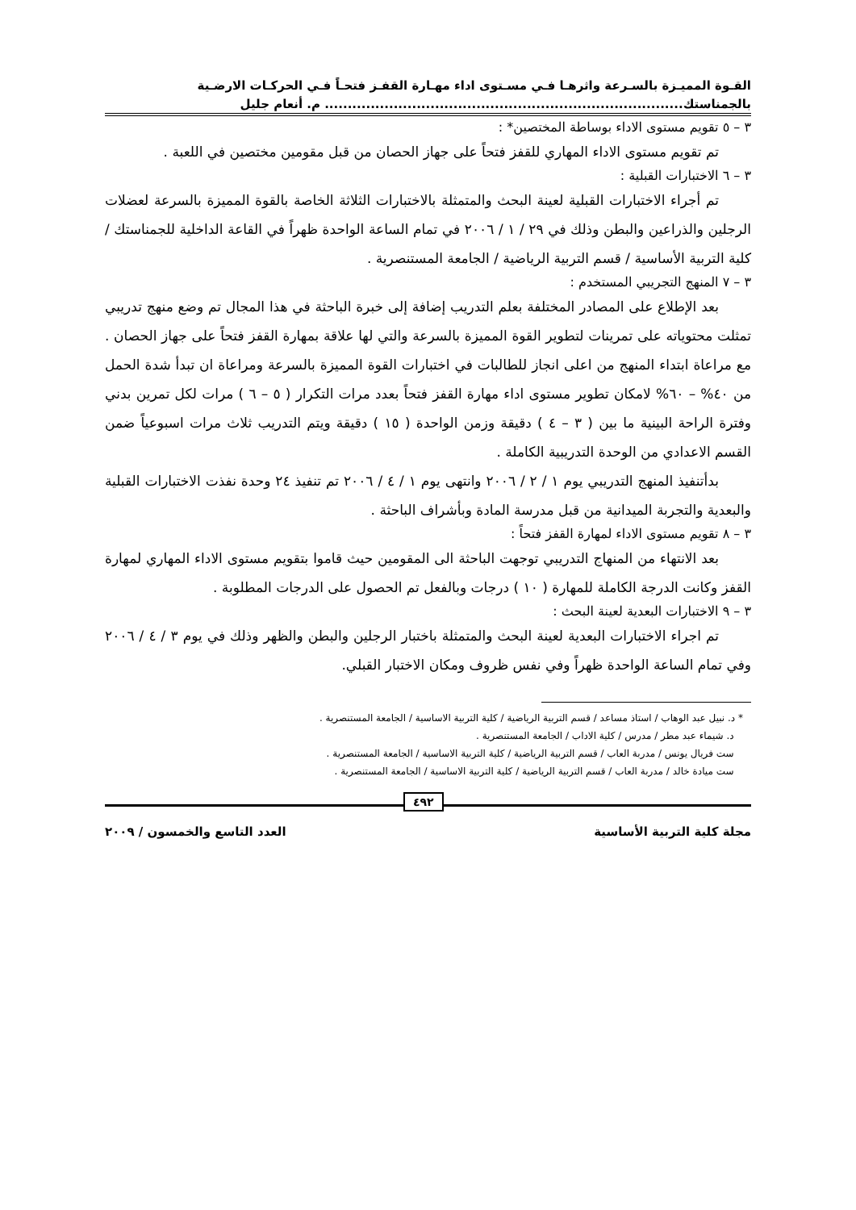القـوة المميـزة بالسـرعة واثرهـا فـي مسـتوى اداء مهـارة القفـز فتحـاً فـي الحركـات الارضـية
بالجمناستك.............................................................................. م. أنعام جليل
٣ – ٥ تقويم مستوى الاداء بوساطة المختصين* :
تم تقويم مستوى الاداء المهاري للقفز فتحاً على جهاز الحصان من قبل مقومين مختصين في اللعبة .
٣ – ٦ الاختبارات القبلية :
تم أجراء الاختبارات القبلية لعينة البحث والمتمثلة بالاختبارات الثلاثة الخاصة بالقوة المميزة بالسرعة لعضلات الرجلين والذراعين والبطن وذلك في ٢٩ / ١ / ٢٠٠٦ في تمام الساعة الواحدة ظهراً في القاعة الداخلية للجمناستك / كلية التربية الأساسية / قسم التربية الرياضية / الجامعة المستنصرية .
٣ – ٧ المنهج التجريبي المستخدم :
بعد الإطلاع على المصادر المختلفة بعلم التدريب إضافة إلى خبرة الباحثة في هذا المجال تم وضع منهج تدريبي تمثلت محتوياته على تمرينات لتطوير القوة المميزة بالسرعة والتي لها علاقة بمهارة القفز فتحاً على جهاز الحصان . مع مراعاة ابتداء المنهج من اعلى انجاز للطالبات في اختبارات القوة المميزة بالسرعة ومراعاة ان تبدأ شدة الحمل من ٤٠% – ٦٠% لامكان تطوير مستوى اداء مهارة القفز فتحاً بعدد مرات التكرار ( ٥ – ٦ ) مرات لكل تمرين بدني وفترة الراحة البينية ما بين ( ٣ – ٤ ) دقيقة وزمن الواحدة ( ١٥ ) دقيقة ويتم التدريب ثلاث مرات اسبوعياً ضمن القسم الاعدادي من الوحدة التدريبية الكاملة .
بدأتنفيذ المنهج التدريبي يوم ١ / ٢ / ٢٠٠٦ وانتهى يوم ١ / ٤ / ٢٠٠٦ تم تنفيذ ٢٤ وحدة نفذت الاختبارات القبلية والبعدية والتجربة الميدانية من قبل مدرسة المادة وبأشراف الباحثة .
٣ – ٨ تقويم مستوى الاداء لمهارة القفز فتحاً :
بعد الانتهاء من المنهاج التدريبي توجهت الباحثة الى المقومين حيث قاموا بتقويم مستوى الاداء المهاري لمهارة القفز وكانت الدرجة الكاملة للمهارة ( ١٠ ) درجات وبالفعل تم الحصول على الدرجات المطلوبة .
٣ – ٩ الاختبارات البعدية لعينة البحث :
تم اجراء الاختبارات البعدية لعينة البحث والمتمثلة باختبار الرجلين والبطن والظهر وذلك في يوم ٣ / ٤ / ٢٠٠٦ وفي تمام الساعة الواحدة ظهراً وفي نفس ظروف ومكان الاختبار القبلي.
* د. نبيل عبد الوهاب / استاذ مساعد / قسم التربية الرياضية / كلية التربية الاساسية / الجامعة المستنصرية .
د. شيماء عبد مطر / مدرس / كلية الاداب / الجامعة المستنصرية .
ست فريال يونس / مدربة العاب / قسم التربية الرياضية / كلية التربية الاساسية / الجامعة المستنصرية .
ست ميادة خالد / مدربة العاب / قسم التربية الرياضية / كلية التربية الاساسية / الجامعة المستنصرية .
٤٩٢
مجلة كلية التربية الأساسية العدد التاسع والخمسون / ٢٠٠٩